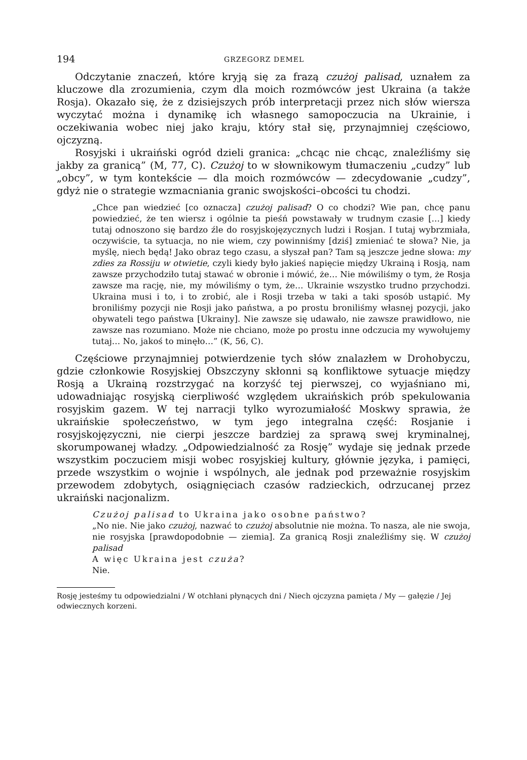194 GRZEGORZ DEMEL
Odczytanie znaczeń, które kryją się za frazą czużoj palisad, uznałem za kluczowe dla zrozumienia, czym dla moich rozmówców jest Ukraina (a także Rosja). Okazało się, że z dzisiejszych prób interpretacji przez nich słów wiersza wyczytać można i dynamikę ich własnego samopoczucia na Ukrainie, i oczekiwania wobec niej jako kraju, który stał się, przynajmniej częściowo, ojczyzną.
Rosyjski i ukraiński ogród dzieli granica: „chcąc nie chcąc, znaleźliśmy się jakby za granicą” (M, 77, C). Czużoj to w słownikowym tłumaczeniu „cudzy” lub „obcy”, w tym kontekście — dla moich rozmówców — zdecydowanie „cudzy”, gdyż nie o strategie wzmacniania granic swojskości–obcości tu chodzi.
„Chce pan wiedzieć [co oznacza] czużoj palisad? O co chodzi? Wie pan, chcę panu powiedzieć, że ten wiersz i ogólnie ta pieśń powstawały w trudnym czasie […] kiedy tutaj odnoszono się bardzo źle do rosyjskojęzycznych ludzi i Rosjan. I tutaj wybrzmiała, oczywiście, ta sytuacja, no nie wiem, czy powinniśmy [dziś] zmieniać te słowa? Nie, ja myślę, niech będą! Jako obraz tego czasu, a słyszał pan? Tam są jeszcze jedne słowa: my zdies za Rossiju w otwietie, czyli kiedy było jakieś napięcie między Ukrainą i Rosją, nam zawsze przychodziło tutaj stawać w obronie i mówić, że… Nie mówiliśmy o tym, że Rosja zawsze ma rację, nie, my mówiliśmy o tym, że… Ukrainie wszystko trudno przychodzi. Ukraina musi i to, i to zrobić, ale i Rosji trzeba w taki a taki sposób ustąpić. My broniliśmy pozycji nie Rosji jako państwa, a po prostu broniliśmy własnej pozycji, jako obywateli tego państwa [Ukrainy]. Nie zawsze się udawało, nie zawsze prawidłowo, nie zawsze nas rozumiano. Może nie chciano, może po prostu inne odczucia my wywołujemy tutaj… No, jakoś to minęło…” (K, 56, C).
Częściowe przynajmniej potwierdzenie tych słów znalazłem w Drohobyczu, gdzie członkowie Rosyjskiej Obszczyny skłonni są konfliktowe sytuacje między Rosją a Ukrainą rozstrzygać na korzyść tej pierwszej, co wyjaśniano mi, udowadniając rosyjską cierpliwość względem ukraińskich prób spekulowania rosyjskim gazem. W tej narracji tylko wyrozumiałość Moskwy sprawia, że ukraińskie społeczeństwo, w tym jego integralna część: Rosjanie i rosyjskojęzyczni, nie cierpi jeszcze bardziej za sprawą swej kryminalnej, skorumpowanej władzy. „Odpowiedzialność za Rosję” wydaje się jednak przede wszystkim poczuciem misji wobec rosyjskiej kultury, głównie języka, i pamięci, przede wszystkim o wojnie i wspólnych, ale jednak pod przeważnie rosyjskim przewodem zdobytych, osiągnięciach czasów radzieckich, odrzucanej przez ukraiński nacjonalizm.
Czużoj palisad to Ukraina jako osobne państwo?
„No nie. Nie jako czużoj, nazwać to czużoj absolutnie nie można. To nasza, ale nie swoja, nie rosyjska [prawdopodobnie — ziemia]. Za granicą Rosji znaleźliśmy się. W czużoj palisad
A więc Ukraina jest czuża?
Nie.
Rosję jesteśmy tu odpowiedzialni / W otchłani płynących dni / Niech ojczyzna pamięta / My — gałęzie / Jej odwiecznych korzeni.